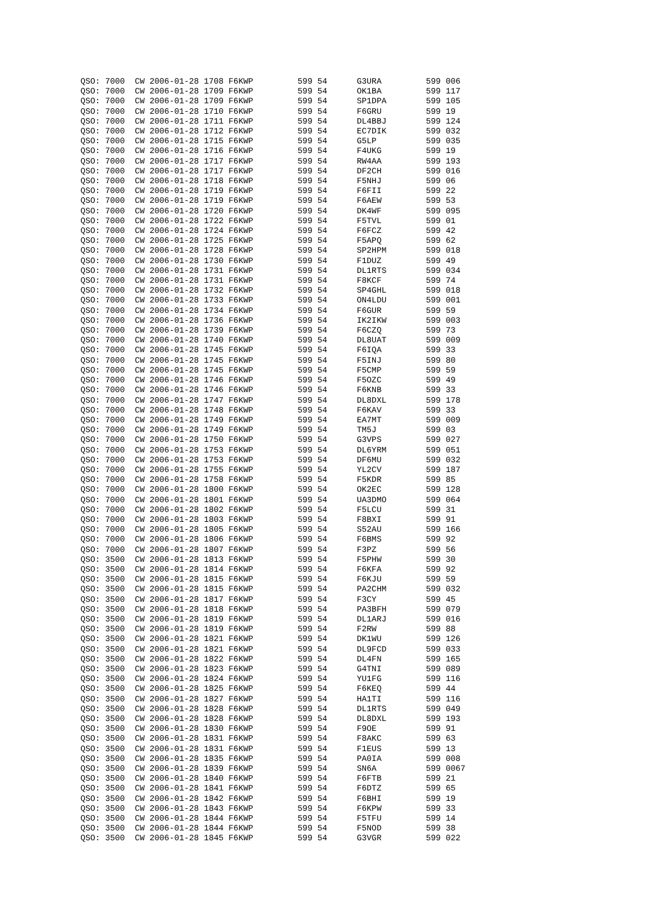QSO: 7000  CW 2006-01-28 1708 F6KWP         599 54      G3URA         599 006
QSO: 7000  CW 2006-01-28 1709 F6KWP         599 54      OK1BA         599 117
QSO: 7000  CW 2006-01-28 1709 F6KWP         599 54      SP1DPA        599 105
QSO: 7000  CW 2006-01-28 1710 F6KWP         599 54      F6GRU         599 19
QSO: 7000  CW 2006-01-28 1711 F6KWP         599 54      DL4BBJ        599 124
QSO: 7000  CW 2006-01-28 1712 F6KWP         599 54      EC7DIK        599 032
QSO: 7000  CW 2006-01-28 1715 F6KWP         599 54      G5LP          599 035
QSO: 7000  CW 2006-01-28 1716 F6KWP         599 54      F4UKG         599 19
QSO: 7000  CW 2006-01-28 1717 F6KWP         599 54      RW4AA         599 193
QSO: 7000  CW 2006-01-28 1717 F6KWP         599 54      DF2CH         599 016
QSO: 7000  CW 2006-01-28 1718 F6KWP         599 54      F5NHJ         599 06
QSO: 7000  CW 2006-01-28 1719 F6KWP         599 54      F6FII         599 22
QSO: 7000  CW 2006-01-28 1719 F6KWP         599 54      F6AEW         599 53
QSO: 7000  CW 2006-01-28 1720 F6KWP         599 54      DK4WF         599 095
QSO: 7000  CW 2006-01-28 1722 F6KWP         599 54      F5TVL         599 01
QSO: 7000  CW 2006-01-28 1724 F6KWP         599 54      F6FCZ         599 42
QSO: 7000  CW 2006-01-28 1725 F6KWP         599 54      F5APQ         599 62
QSO: 7000  CW 2006-01-28 1728 F6KWP         599 54      SP2HPM        599 018
QSO: 7000  CW 2006-01-28 1730 F6KWP         599 54      F1DUZ         599 49
QSO: 7000  CW 2006-01-28 1731 F6KWP         599 54      DL1RTS        599 034
QSO: 7000  CW 2006-01-28 1731 F6KWP         599 54      F8KCF         599 74
QSO: 7000  CW 2006-01-28 1732 F6KWP         599 54      SP4GHL        599 018
QSO: 7000  CW 2006-01-28 1733 F6KWP         599 54      ON4LDU        599 001
QSO: 7000  CW 2006-01-28 1734 F6KWP         599 54      F6GUR         599 59
QSO: 7000  CW 2006-01-28 1736 F6KWP         599 54      IK2IKW        599 003
QSO: 7000  CW 2006-01-28 1739 F6KWP         599 54      F6CZQ         599 73
QSO: 7000  CW 2006-01-28 1740 F6KWP         599 54      DL8UAT        599 009
QSO: 7000  CW 2006-01-28 1745 F6KWP         599 54      F6IQA         599 33
QSO: 7000  CW 2006-01-28 1745 F6KWP         599 54      F5INJ         599 80
QSO: 7000  CW 2006-01-28 1745 F6KWP         599 54      F5CMP         599 59
QSO: 7000  CW 2006-01-28 1746 F6KWP         599 54      F5OZC         599 49
QSO: 7000  CW 2006-01-28 1746 F6KWP         599 54      F6KNB         599 33
QSO: 7000  CW 2006-01-28 1747 F6KWP         599 54      DL8DXL        599 178
QSO: 7000  CW 2006-01-28 1748 F6KWP         599 54      F6KAV         599 33
QSO: 7000  CW 2006-01-28 1749 F6KWP         599 54      EA7MT         599 009
QSO: 7000  CW 2006-01-28 1749 F6KWP         599 54      TM5J          599 03
QSO: 7000  CW 2006-01-28 1750 F6KWP         599 54      G3VPS         599 027
QSO: 7000  CW 2006-01-28 1753 F6KWP         599 54      DL6YRM        599 051
QSO: 7000  CW 2006-01-28 1753 F6KWP         599 54      DF6MU         599 032
QSO: 7000  CW 2006-01-28 1755 F6KWP         599 54      YL2CV         599 187
QSO: 7000  CW 2006-01-28 1758 F6KWP         599 54      F5KDR         599 85
QSO: 7000  CW 2006-01-28 1800 F6KWP         599 54      OK2EC         599 128
QSO: 7000  CW 2006-01-28 1801 F6KWP         599 54      UA3DMO        599 064
QSO: 7000  CW 2006-01-28 1802 F6KWP         599 54      F5LCU         599 31
QSO: 7000  CW 2006-01-28 1803 F6KWP         599 54      F8BXI         599 91
QSO: 7000  CW 2006-01-28 1805 F6KWP         599 54      S52AU         599 166
QSO: 7000  CW 2006-01-28 1806 F6KWP         599 54      F6BMS         599 92
QSO: 7000  CW 2006-01-28 1807 F6KWP         599 54      F3PZ          599 56
QSO: 3500  CW 2006-01-28 1813 F6KWP         599 54      F5PHW         599 30
QSO: 3500  CW 2006-01-28 1814 F6KWP         599 54      F6KFA         599 92
QSO: 3500  CW 2006-01-28 1815 F6KWP         599 54      F6KJU         599 59
QSO: 3500  CW 2006-01-28 1815 F6KWP         599 54      PA2CHM        599 032
QSO: 3500  CW 2006-01-28 1817 F6KWP         599 54      F3CY          599 45
QSO: 3500  CW 2006-01-28 1818 F6KWP         599 54      PA3BFH        599 079
QSO: 3500  CW 2006-01-28 1819 F6KWP         599 54      DL1ARJ        599 016
QSO: 3500  CW 2006-01-28 1819 F6KWP         599 54      F2RW          599 88
QSO: 3500  CW 2006-01-28 1821 F6KWP         599 54      DK1WU         599 126
QSO: 3500  CW 2006-01-28 1821 F6KWP         599 54      DL9FCD        599 033
QSO: 3500  CW 2006-01-28 1822 F6KWP         599 54      DL4FN         599 165
QSO: 3500  CW 2006-01-28 1823 F6KWP         599 54      G4TNI         599 089
QSO: 3500  CW 2006-01-28 1824 F6KWP         599 54      YU1FG         599 116
QSO: 3500  CW 2006-01-28 1825 F6KWP         599 54      F6KEQ         599 44
QSO: 3500  CW 2006-01-28 1827 F6KWP         599 54      HA1TI         599 116
QSO: 3500  CW 2006-01-28 1828 F6KWP         599 54      DL1RTS        599 049
QSO: 3500  CW 2006-01-28 1828 F6KWP         599 54      DL8DXL        599 193
QSO: 3500  CW 2006-01-28 1830 F6KWP         599 54      F9OE          599 91
QSO: 3500  CW 2006-01-28 1831 F6KWP         599 54      F8AKC         599 63
QSO: 3500  CW 2006-01-28 1831 F6KWP         599 54      F1EUS         599 13
QSO: 3500  CW 2006-01-28 1835 F6KWP         599 54      PA0IA         599 008
QSO: 3500  CW 2006-01-28 1839 F6KWP         599 54      SN6A          599 0067
QSO: 3500  CW 2006-01-28 1840 F6KWP         599 54      F6FTB         599 21
QSO: 3500  CW 2006-01-28 1841 F6KWP         599 54      F6DTZ         599 65
QSO: 3500  CW 2006-01-28 1842 F6KWP         599 54      F6BHI         599 19
QSO: 3500  CW 2006-01-28 1843 F6KWP         599 54      F6KPW         599 33
QSO: 3500  CW 2006-01-28 1844 F6KWP         599 54      F5TFU         599 14
QSO: 3500  CW 2006-01-28 1844 F6KWP         599 54      F5NOD         599 38
QSO: 3500  CW 2006-01-28 1845 F6KWP         599 54      G3VGR         599 022